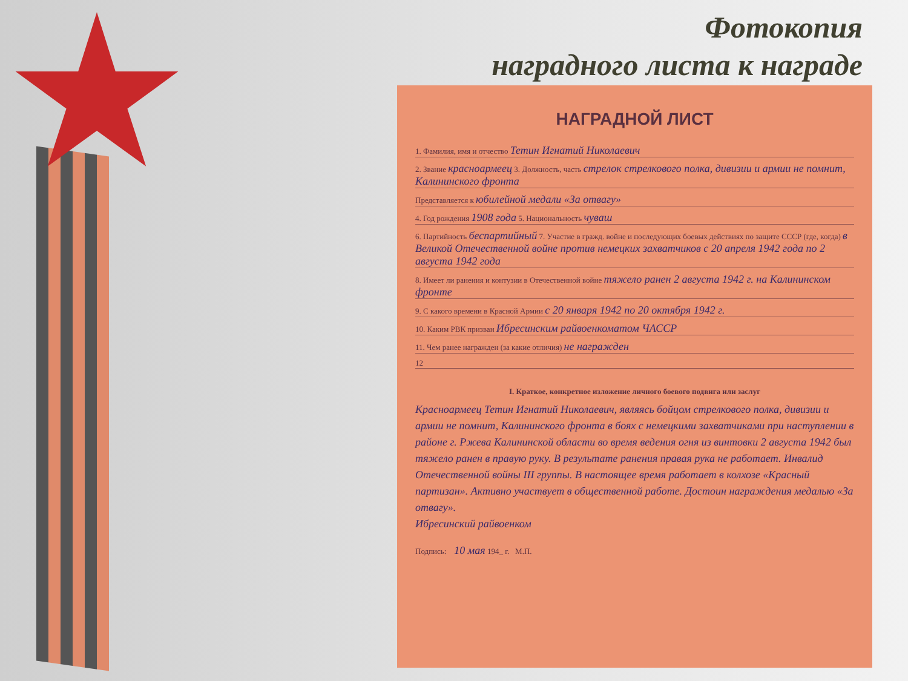Фотокопия
наградного листа к награде
НАГРАДНОЙ ЛИСТ
1. Фамилия, имя и отчество Тетин Игнатий Николаевич
2. Звание красноармеец 3. Должность, часть стрелок стрелкового полка, дивизии и армии не помнит, Калининского фронта
Представляется к юбилейной медали «За отвагу»
4. Год рождения 1908 года 5. Национальность чуваш
6. Партийность беспартийный 7. Участие в гражд. войне и последующих боевых действиях по защите СССР (где, когда) в Великой Отечественной войне против немецких захватчиков с 20 апреля 1942 года по 2 августа 1942 года
8. Имеет ли ранения и контузии в Отечественной войне тяжело ранен 2 августа 1942 г. на Калининском фронте
9. С какого времени в Красной Армии с 20 января 1942 по 20 октября 1942 г.
10. Каким РВК призван Ибресинским райвоенкоматом ЧАССР
11. Чем ранее награжден (за какие отличия) не награжден
12
I. Краткое, конкретное изложение личного боевого подвига или заслуг
Красноармеец Тетин Игнатий Николаевич, являясь бойцом стрелкового полка, дивизии и армии не помнит, Калининского фронта в боях с немецкими захватчиками при наступлении в районе г. Ржева Калининской области во время ведения огня из винтовки 2 августа 1942 был тяжело ранен в правую руку. В результате ранения правая рука не работает. Инвалид Отечественной войны III группы. В настоящее время работает в колхозе «Красный партизан». Активно участвует в общественной работе. Достоин награждения медалью «За отвагу».
Ибресинский райвоенком
Подпись: 10 мая 194_ г. М.П.